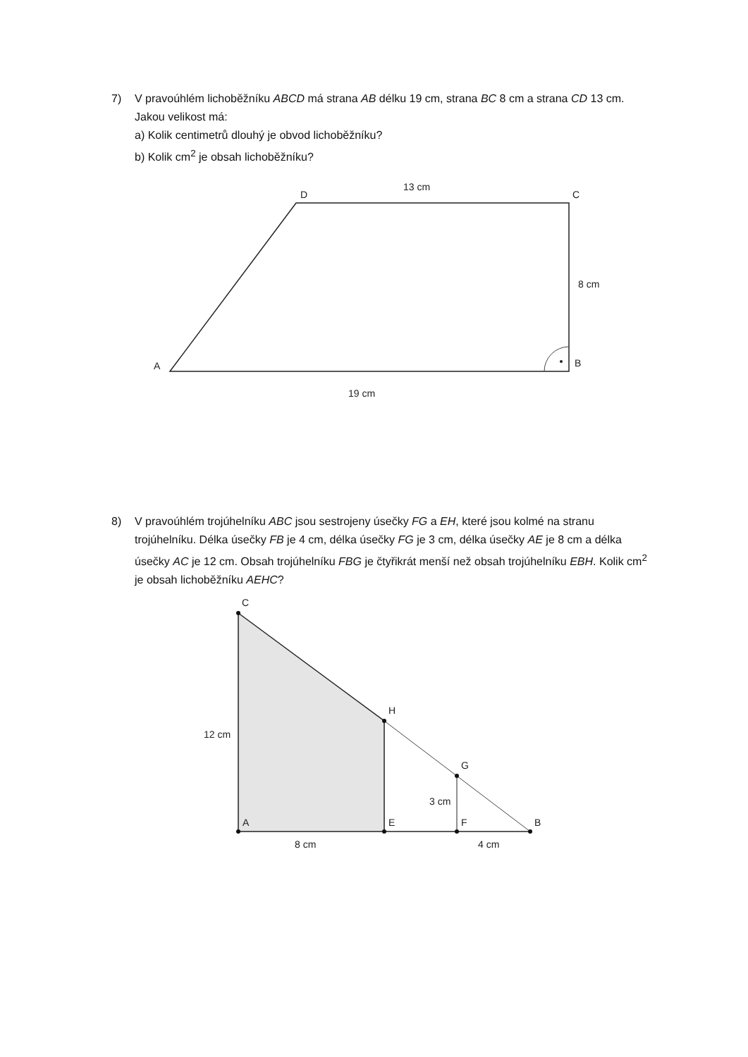7)
V pravoúhlém lichoběžníku ABCD má strana AB délku 19 cm, strana BC 8 cm a strana CD 13 cm. Jakou velikost má:
a) Kolik centimetrů dlouhý je obvod lichoběžníku?
b) Kolik cm<sup>2</sup> je obsah lichoběžníku?
D
C
13 cm
8 cm
A
B
19 cm
8)
V pravoúhlém trojúhelníku ABC jsou sestrojeny úsečky FG a EH, které jsou kolmé na stranu trojúhelníku. Délka úsečky FB je 4 cm, délka úsečky FG je 3 cm, délka úsečky AE je 8 cm a délka úsečky AC je 12 cm. Obsah trojúhelníku FBG je čtyřikrát menší než obsah trojúhelníku EBH. Kolik cm<sup>2</sup> je obsah lichoběžníku AEHC?
C
H
G
12 cm
3 cm
A
E
F
B
8 cm
4 cm